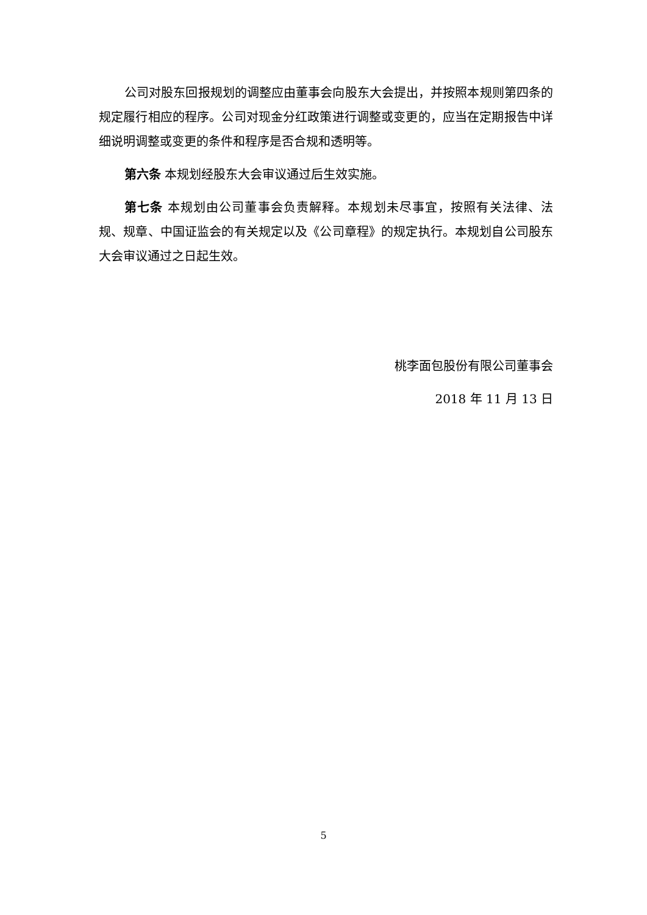公司对股东回报规划的调整应由董事会向股东大会提出，并按照本规则第四条的规定履行相应的程序。公司对现金分红政策进行调整或变更的，应当在定期报告中详细说明调整或变更的条件和程序是否合规和透明等。
第六条 本规划经股东大会审议通过后生效实施。
第七条 本规划由公司董事会负责解释。本规划未尽事宜，按照有关法律、法规、规章、中国证监会的有关规定以及《公司章程》的规定执行。本规划自公司股东大会审议通过之日起生效。
桃李面包股份有限公司董事会
2018 年 11 月 13 日
5